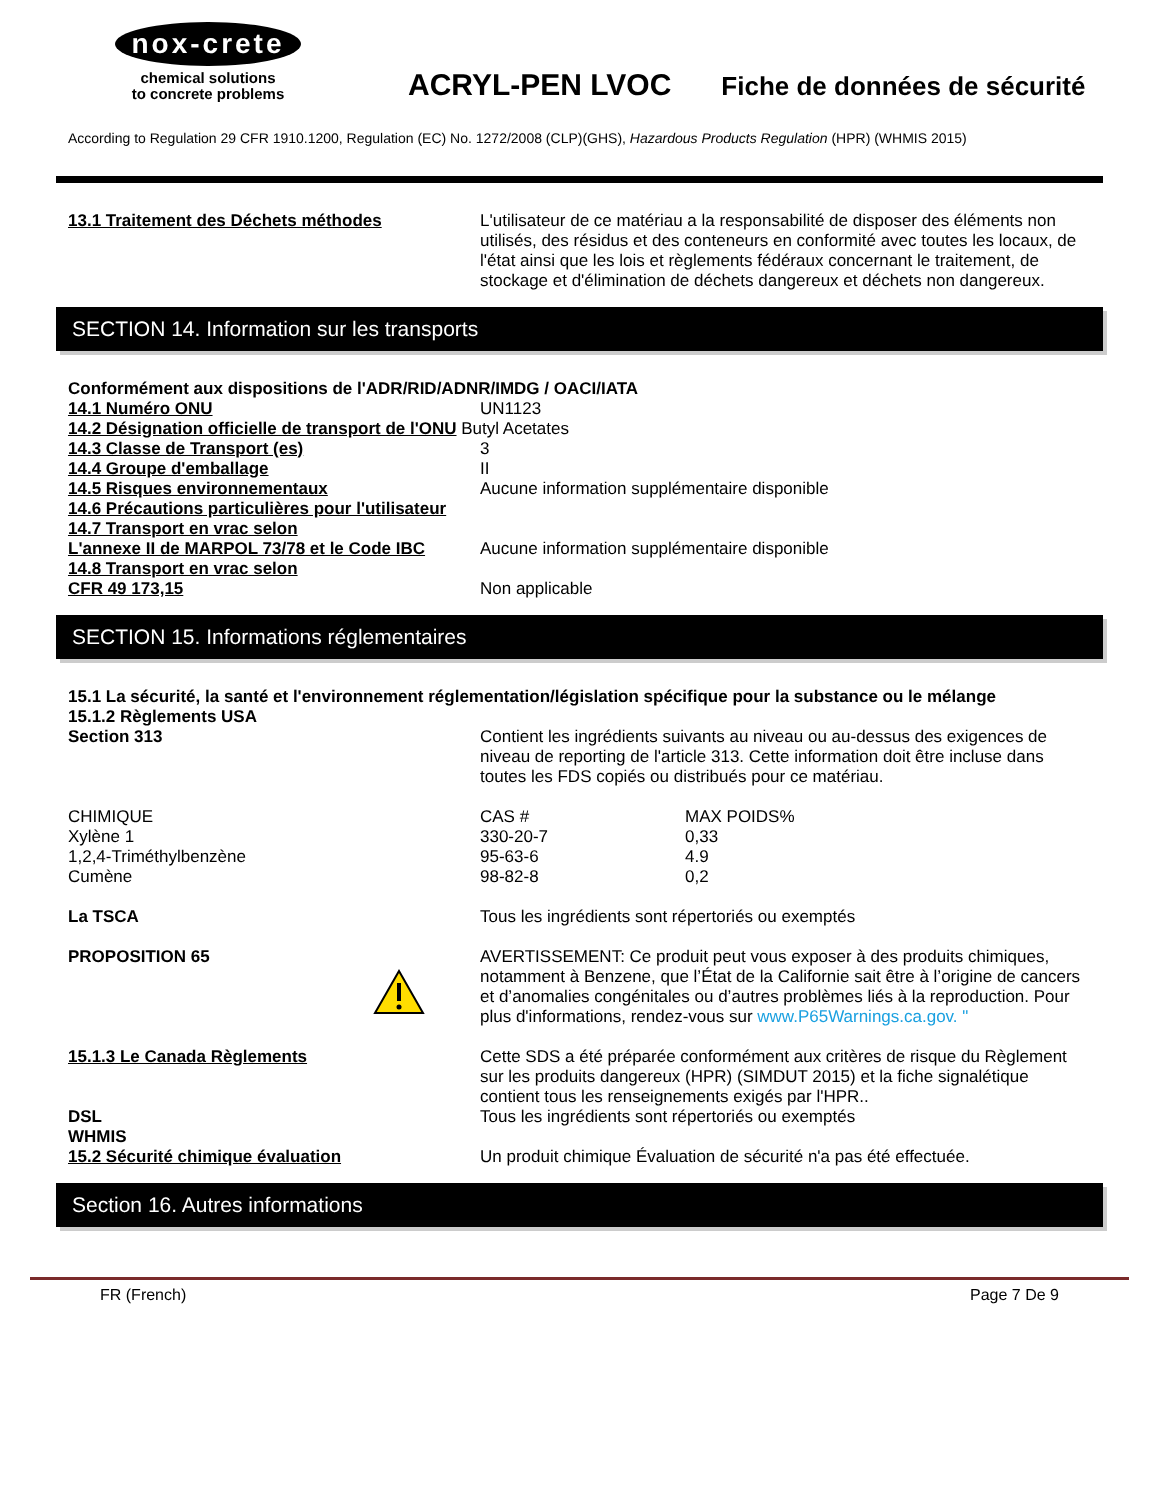nox-crete
chemical solutions
to concrete problems
ACRYL-PEN LVOC
Fiche de données de sécurité
According to Regulation 29 CFR 1910.1200, Regulation (EC) No. 1272/2008 (CLP)(GHS), Hazardous Products Regulation (HPR) (WHMIS 2015)
13.1 Traitement des Déchets méthodes L'utilisateur de ce matériau a la responsabilité de disposer des éléments non utilisés, des résidus et des conteneurs en conformité avec toutes les locaux, de l'état ainsi que les lois et règlements fédéraux concernant le traitement, de stockage et d'élimination de déchets dangereux et déchets non dangereux.
SECTION 14. Information sur les transports
Conformément aux dispositions de l'ADR/RID/ADNR/IMDG / OACI/IATA
| 14.1 Numéro ONU | UN1123 |
| 14.2 Désignation officielle de transport de l'ONU Butyl Acetates | |
| 14.3 Classe de Transport (es) | 3 |
| 14.4 Groupe d'emballage | II |
| 14.5 Risques environnementaux | Aucune information supplémentaire disponible |
| 14.6 Précautions particulières pour l'utilisateur | |
| 14.7 Transport en vrac selon L'annexe II de MARPOL 73/78 et le Code IBC | Aucune information supplémentaire disponible |
| 14.8 Transport en vrac selon CFR 49 173,15 | Non applicable |
SECTION 15. Informations réglementaires
15.1 La sécurité, la santé et l'environnement réglementation/législation spécifique pour la substance ou le mélange
15.1.2 Règlements USA
Section 313 Contient les ingrédients suivants au niveau ou au-dessus des exigences de niveau de reporting de l'article 313. Cette information doit être incluse dans toutes les FDS copiés ou distribués pour ce matériau.
| CHIMIQUE | CAS # | MAX POIDS% |
| Xylène 1 | 330-20-7 | 0,33 |
| 1,2,4-Triméthylbenzène | 95-63-6 | 4.9 |
| Cumène | 98-82-8 | 0,2 |
La TSCA Tous les ingrédients sont répertoriés ou exemptés
PROPOSITION 65 AVERTISSEMENT: Ce produit peut vous exposer à des produits chimiques, notamment à Benzene, que l’État de la Californie sait être à l’origine de cancers et d’anomalies congénitales ou d’autres problèmes liés à la reproduction. Pour plus d'informations, rendez-vous sur www.P65Warnings.ca.gov. "
15.1.3 Le Canada Règlements Cette SDS a été préparée conformément aux critères de risque du Règlement sur les produits dangereux (HPR) (SIMDUT 2015) et la fiche signalétique contient tous les renseignements exigés par l'HPR..
DSL
WHMIS
Tous les ingrédients sont répertoriés ou exemptés
15.2 Sécurité chimique évaluation Un produit chimique Évaluation de sécurité n'a pas été effectuée.
Section 16. Autres informations
FR (French) Page 7 De 9